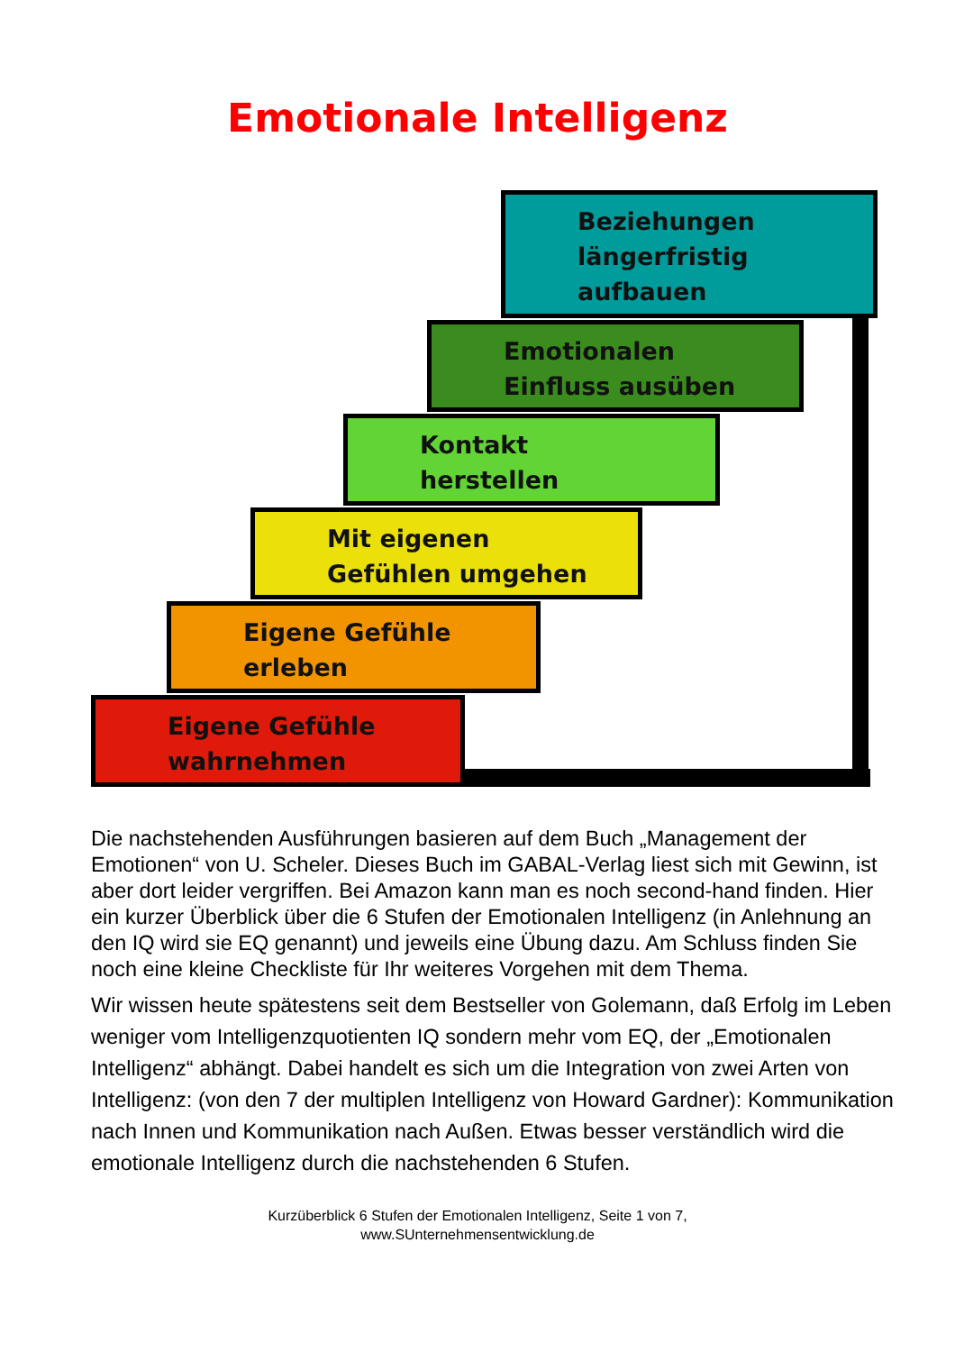Emotionale Intelligenz
Beziehungen
längerfristig
aufbauen
Emotionalen
Einfluss ausüben
Kontakt
herstellen
Mit eigenen
Gefühlen umgehen
Eigene Gefühle
erleben
Eigene Gefühle
wahrnehmen
Die nachstehenden Ausführungen basieren auf dem Buch „Management der Emotionen“ von U. Scheler. Dieses Buch im GABAL-Verlag liest sich mit Gewinn, ist aber dort leider vergriffen. Bei Amazon kann man es noch second-hand finden. Hier ein kurzer Überblick über die 6 Stufen der Emotionalen Intelligenz (in Anlehnung an den IQ wird sie EQ genannt) und jeweils eine Übung dazu. Am Schluss finden Sie noch eine kleine Checkliste für Ihr weiteres Vorgehen mit dem Thema.
Wir wissen heute spätestens seit dem Bestseller von Golemann, daß Erfolg im Leben weniger vom Intelligenzquotienten IQ sondern mehr vom EQ, der „Emotionalen Intelligenz“ abhängt. Dabei handelt es sich um die Integration von zwei Arten von Intelligenz: (von den 7 der multiplen Intelligenz von Howard Gardner): Kommunikation nach Innen und Kommunikation nach Außen. Etwas besser verständlich wird die emotionale Intelligenz durch die nachstehenden 6 Stufen.
Kurzüberblick 6 Stufen der Emotionalen Intelligenz, Seite 1 von 7,
www.SUnternehmensentwicklung.de